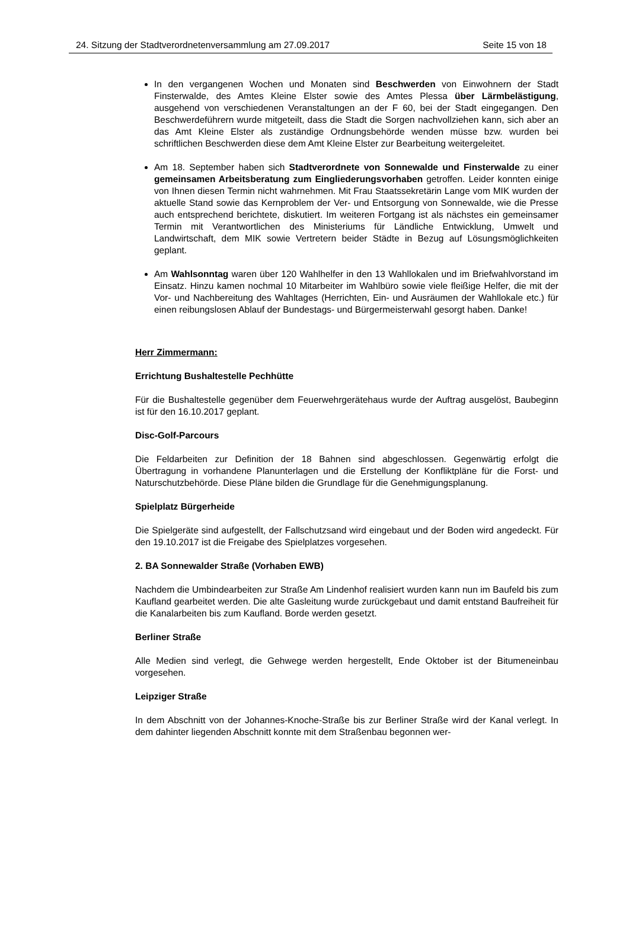24. Sitzung der Stadtverordnetenversammlung am 27.09.2017 Seite 15 von 18
In den vergangenen Wochen und Monaten sind Beschwerden von Einwohnern der Stadt Finsterwalde, des Amtes Kleine Elster sowie des Amtes Plessa über Lärmbelästigung, ausgehend von verschiedenen Veranstaltungen an der F 60, bei der Stadt eingegangen. Den Beschwerdeführern wurde mitgeteilt, dass die Stadt die Sorgen nachvollziehen kann, sich aber an das Amt Kleine Elster als zuständige Ordnungsbehörde wenden müsse bzw. wurden bei schriftlichen Beschwerden diese dem Amt Kleine Elster zur Bearbeitung weitergeleitet.
Am 18. September haben sich Stadtverordnete von Sonnewalde und Finsterwalde zu einer gemeinsamen Arbeitsberatung zum Eingliederungsvorhaben getroffen. Leider konnten einige von Ihnen diesen Termin nicht wahrnehmen. Mit Frau Staatssekretärin Lange vom MIK wurden der aktuelle Stand sowie das Kernproblem der Ver- und Entsorgung von Sonnewalde, wie die Presse auch entsprechend berichtete, diskutiert. Im weiteren Fortgang ist als nächstes ein gemeinsamer Termin mit Verantwortlichen des Ministeriums für Ländliche Entwicklung, Umwelt und Landwirtschaft, dem MIK sowie Vertretern beider Städte in Bezug auf Lösungsmöglichkeiten geplant.
Am Wahlsonntag waren über 120 Wahlhelfer in den 13 Wahllokalen und im Briefwahlvorstand im Einsatz. Hinzu kamen nochmal 10 Mitarbeiter im Wahlbüro sowie viele fleißige Helfer, die mit der Vor- und Nachbereitung des Wahltages (Herrichten, Ein- und Ausräumen der Wahllokale etc.) für einen reibungslosen Ablauf der Bundestags- und Bürgermeisterwahl gesorgt haben. Danke!
Herr Zimmermann:
Errichtung Bushaltestelle Pechhütte
Für die Bushaltestelle gegenüber dem Feuerwehrgerätehaus wurde der Auftrag ausgelöst, Baubeginn ist für den 16.10.2017 geplant.
Disc-Golf-Parcours
Die Feldarbeiten zur Definition der 18 Bahnen sind abgeschlossen. Gegenwärtig erfolgt die Übertragung in vorhandene Planunterlagen und die Erstellung der Konfliktpläne für die Forst- und Naturschutzbehörde. Diese Pläne bilden die Grundlage für die Genehmigungsplanung.
Spielplatz Bürgerheide
Die Spielgeräte sind aufgestellt, der Fallschutzsand wird eingebaut und der Boden wird angedeckt. Für den 19.10.2017 ist die Freigabe des Spielplatzes vorgesehen.
2. BA Sonnewalder Straße (Vorhaben EWB)
Nachdem die Umbindearbeiten zur Straße Am Lindenhof realisiert wurden kann nun im Baufeld bis zum Kaufland gearbeitet werden. Die alte Gasleitung wurde zurückgebaut und damit entstand Baufreiheit für die Kanalarbeiten bis zum Kaufland. Borde werden gesetzt.
Berliner Straße
Alle Medien sind verlegt, die Gehwege werden hergestellt, Ende Oktober ist der Bitumeneinbau vorgesehen.
Leipziger Straße
In dem Abschnitt von der Johannes-Knoche-Straße bis zur Berliner Straße wird der Kanal verlegt. In dem dahinter liegenden Abschnitt konnte mit dem Straßenbau begonnen wer-